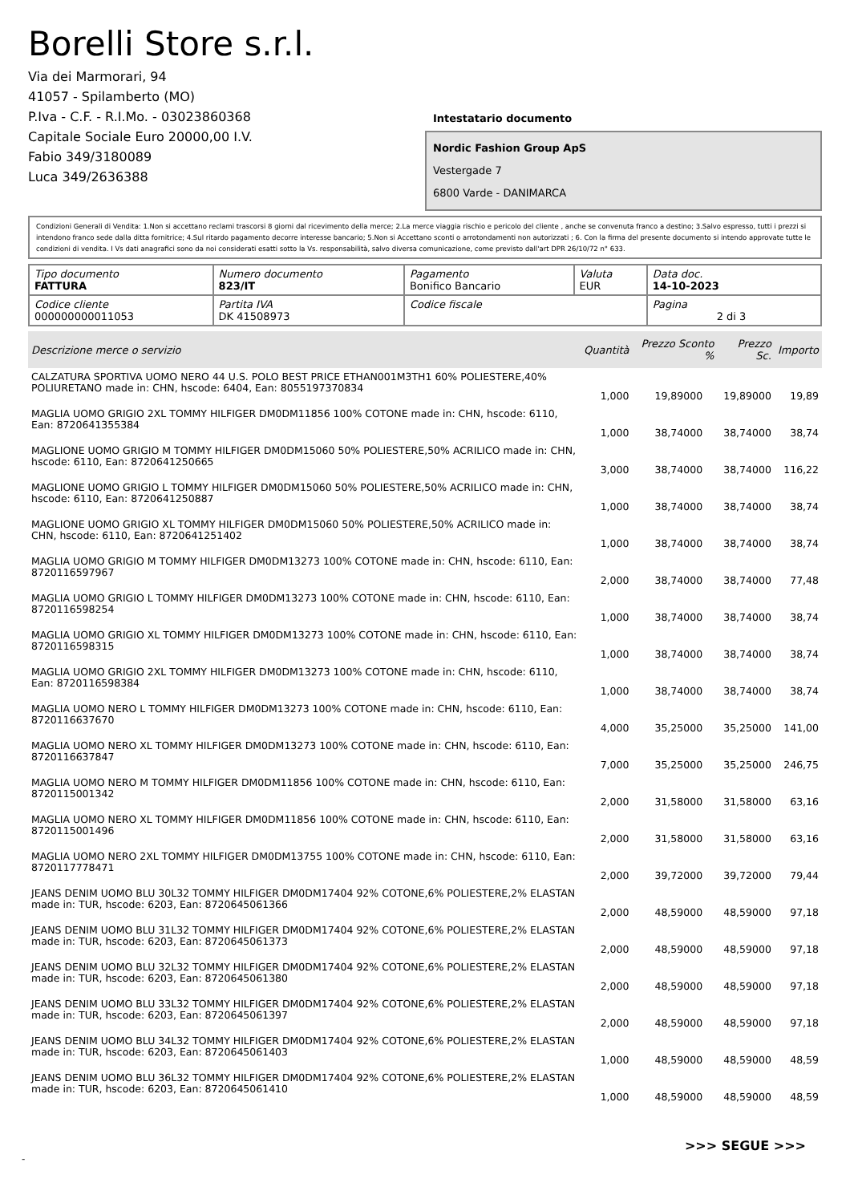Borelli Store s.r.l.
Via dei Marmorari, 94
41057 - Spilamberto (MO)
P.Iva - C.F. - R.I.Mo. - 03023860368
Capitale Sociale Euro 20000,00 I.V.
Fabio 349/3180089
Luca 349/2636388
Intestatario documento
Nordic Fashion Group ApS
Vestergade 7
6800 Varde - DANIMARCA
Condizioni Generali di Vendita: 1.Non si accettano reclami trascorsi 8 giorni dal ricevimento della merce; 2.La merce viaggia rischio e pericolo del cliente , anche se convenuta franco a destino; 3.Salvo espresso, tutti i prezzi si intendono franco sede dalla ditta fornitrice; 4.Sul ritardo pagamento decorre interesse bancario; 5.Non si Accettano sconti o arrotondamenti non autorizzati ; 6. Con la firma del presente documento si intendo approvate tutte le condizioni di vendita. I Vs dati anagrafici sono da noi considerati esatti sotto la Vs. responsabilità, salvo diversa comunicazione, come previsto dall'art DPR 26/10/72 n° 633.
| Tipo documento FATTURA | Numero documento 823/IT | Pagamento Bonifico Bancario | Valuta EUR | Data doc. 14-10-2023 |
| Codice cliente 000000000011053 | Partita IVA DK 41508973 | Codice fiscale | | Pagina 2 di 3 |
| Descrizione merce o servizio | Quantità | Prezzo Sconto % | Prezzo Sc. | Importo |
| --- | --- | --- | --- | --- |
| CALZATURA SPORTIVA UOMO NERO 44 U.S. POLO BEST PRICE ETHAN001M3TH1 60% POLIESTERE,40% POLIURETANO made in: CHN, hscode: 6404, Ean: 8055197370834 | 1,000 | 19,89000 | 19,89000 | 19,89 |
| MAGLIA UOMO GRIGIO 2XL TOMMY HILFIGER DM0DM11856 100% COTONE made in: CHN, hscode: 6110, Ean: 8720641355384 | 1,000 | 38,74000 | 38,74000 | 38,74 |
| MAGLIONE UOMO GRIGIO M TOMMY HILFIGER DM0DM15060 50% POLIESTERE,50% ACRILICO made in: CHN, hscode: 6110, Ean: 8720641250665 | 3,000 | 38,74000 | 38,74000 | 116,22 |
| MAGLIONE UOMO GRIGIO L TOMMY HILFIGER DM0DM15060 50% POLIESTERE,50% ACRILICO made in: CHN, hscode: 6110, Ean: 8720641250887 | 1,000 | 38,74000 | 38,74000 | 38,74 |
| MAGLIONE UOMO GRIGIO XL TOMMY HILFIGER DM0DM15060 50% POLIESTERE,50% ACRILICO made in: CHN, hscode: 6110, Ean: 8720641251402 | 1,000 | 38,74000 | 38,74000 | 38,74 |
| MAGLIA UOMO GRIGIO M TOMMY HILFIGER DM0DM13273 100% COTONE made in: CHN, hscode: 6110, Ean: 8720116597967 | 2,000 | 38,74000 | 38,74000 | 77,48 |
| MAGLIA UOMO GRIGIO L TOMMY HILFIGER DM0DM13273 100% COTONE made in: CHN, hscode: 6110, Ean: 8720116598254 | 1,000 | 38,74000 | 38,74000 | 38,74 |
| MAGLIA UOMO GRIGIO XL TOMMY HILFIGER DM0DM13273 100% COTONE made in: CHN, hscode: 6110, Ean: 8720116598315 | 1,000 | 38,74000 | 38,74000 | 38,74 |
| MAGLIA UOMO GRIGIO 2XL TOMMY HILFIGER DM0DM13273 100% COTONE made in: CHN, hscode: 6110, Ean: 8720116598384 | 1,000 | 38,74000 | 38,74000 | 38,74 |
| MAGLIA UOMO NERO L TOMMY HILFIGER DM0DM13273 100% COTONE made in: CHN, hscode: 6110, Ean: 8720116637670 | 4,000 | 35,25000 | 35,25000 | 141,00 |
| MAGLIA UOMO NERO XL TOMMY HILFIGER DM0DM13273 100% COTONE made in: CHN, hscode: 6110, Ean: 8720116637847 | 7,000 | 35,25000 | 35,25000 | 246,75 |
| MAGLIA UOMO NERO M TOMMY HILFIGER DM0DM11856 100% COTONE made in: CHN, hscode: 6110, Ean: 8720115001342 | 2,000 | 31,58000 | 31,58000 | 63,16 |
| MAGLIA UOMO NERO XL TOMMY HILFIGER DM0DM11856 100% COTONE made in: CHN, hscode: 6110, Ean: 8720115001496 | 2,000 | 31,58000 | 31,58000 | 63,16 |
| MAGLIA UOMO NERO 2XL TOMMY HILFIGER DM0DM13755 100% COTONE made in: CHN, hscode: 6110, Ean: 8720117778471 | 2,000 | 39,72000 | 39,72000 | 79,44 |
| JEANS DENIM UOMO BLU 30L32 TOMMY HILFIGER DM0DM17404 92% COTONE,6% POLIESTERE,2% ELASTAN made in: TUR, hscode: 6203, Ean: 8720645061366 | 2,000 | 48,59000 | 48,59000 | 97,18 |
| JEANS DENIM UOMO BLU 31L32 TOMMY HILFIGER DM0DM17404 92% COTONE,6% POLIESTERE,2% ELASTAN made in: TUR, hscode: 6203, Ean: 8720645061373 | 2,000 | 48,59000 | 48,59000 | 97,18 |
| JEANS DENIM UOMO BLU 32L32 TOMMY HILFIGER DM0DM17404 92% COTONE,6% POLIESTERE,2% ELASTAN made in: TUR, hscode: 6203, Ean: 8720645061380 | 2,000 | 48,59000 | 48,59000 | 97,18 |
| JEANS DENIM UOMO BLU 33L32 TOMMY HILFIGER DM0DM17404 92% COTONE,6% POLIESTERE,2% ELASTAN made in: TUR, hscode: 6203, Ean: 8720645061397 | 2,000 | 48,59000 | 48,59000 | 97,18 |
| JEANS DENIM UOMO BLU 34L32 TOMMY HILFIGER DM0DM17404 92% COTONE,6% POLIESTERE,2% ELASTAN made in: TUR, hscode: 6203, Ean: 8720645061403 | 1,000 | 48,59000 | 48,59000 | 48,59 |
| JEANS DENIM UOMO BLU 36L32 TOMMY HILFIGER DM0DM17404 92% COTONE,6% POLIESTERE,2% ELASTAN made in: TUR, hscode: 6203, Ean: 8720645061410 | 1,000 | 48,59000 | 48,59000 | 48,59 |
>>> SEGUE >>>
-